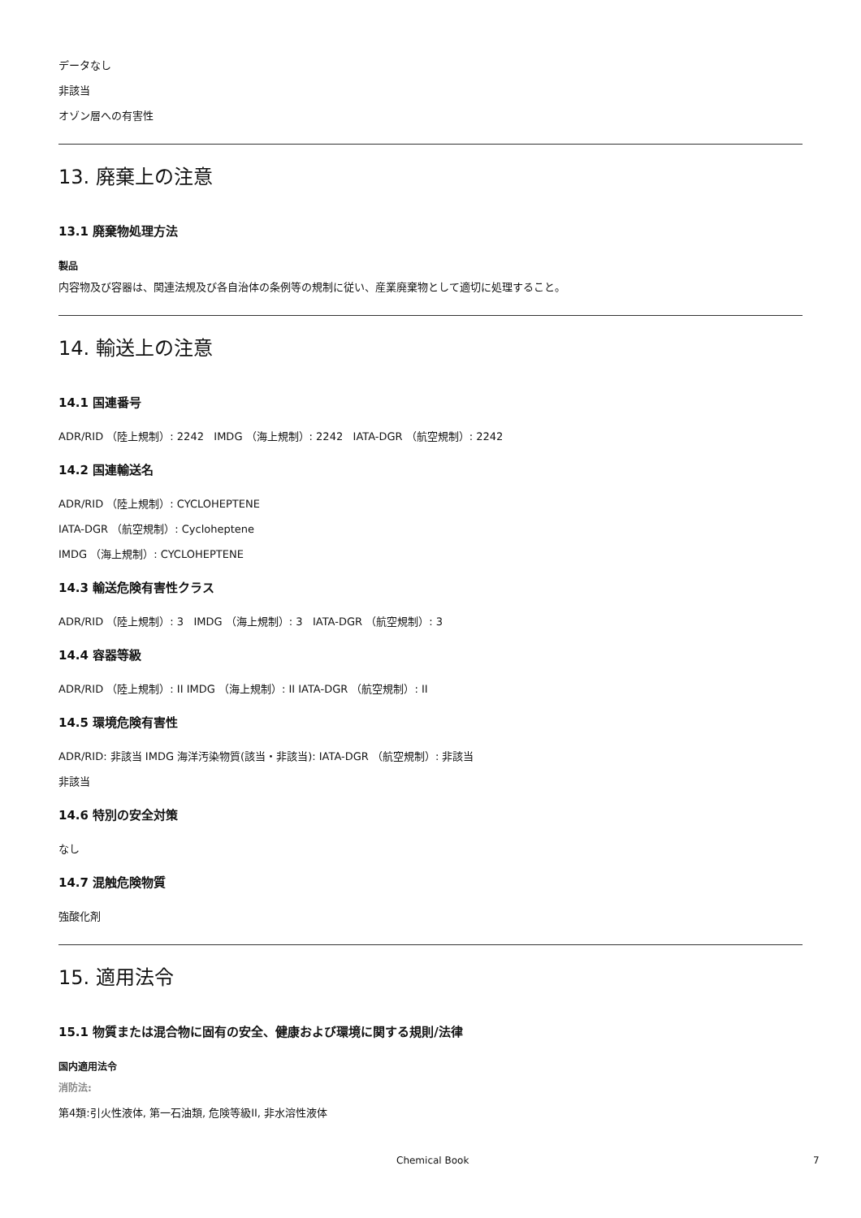データなし
非該当
オゾン層への有害性
13. 廃棄上の注意
13.1 廃棄物処理方法
製品
内容物及び容器は、関連法規及び各自治体の条例等の規制に従い、産業廃棄物として適切に処理すること。
14. 輸送上の注意
14.1 国連番号
ADR/RID （陸上規制）: 2242 IMDG （海上規制）: 2242 IATA-DGR （航空規制）: 2242
14.2 国連輸送名
ADR/RID （陸上規制）: CYCLOHEPTENE
IATA-DGR （航空規制）: Cycloheptene
IMDG （海上規制）: CYCLOHEPTENE
14.3 輸送危険有害性クラス
ADR/RID （陸上規制）: 3 IMDG （海上規制）: 3 IATA-DGR （航空規制）: 3
14.4 容器等級
ADR/RID （陸上規制）: II IMDG （海上規制）: II IATA-DGR （航空規制）: II
14.5 環境危険有害性
ADR/RID: 非該当 IMDG 海洋汚染物質(該当・非該当): IATA-DGR （航空規制）: 非該当
非該当
14.6 特別の安全対策
なし
14.7 混触危険物質
強酸化剤
15. 適用法令
15.1 物質または混合物に固有の安全、健康および環境に関する規則/法律
国内適用法令
消防法:
第4類:引火性液体, 第一石油類, 危険等級II, 非水溶性液体
Chemical Book 7